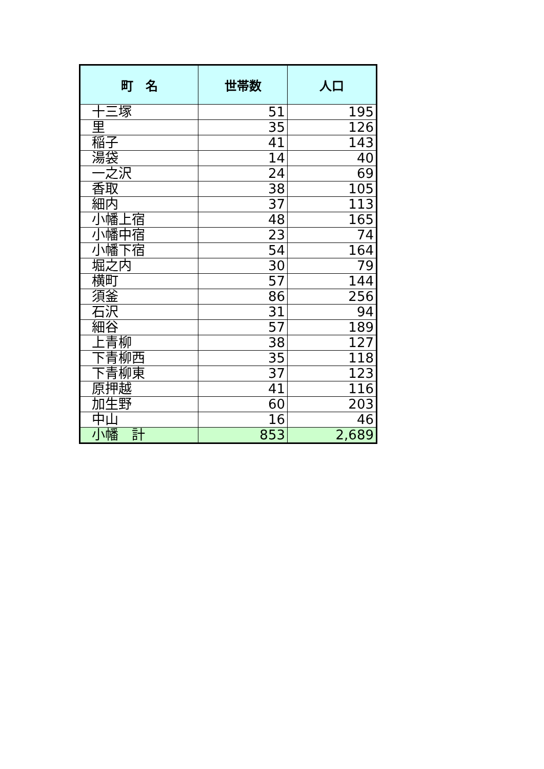| 町 名 | 世帯数 | 人口 |
| --- | --- | --- |
| 十三塚 | 51 | 195 |
| 里 | 35 | 126 |
| 稲子 | 41 | 143 |
| 湯袋 | 14 | 40 |
| 一之沢 | 24 | 69 |
| 香取 | 38 | 105 |
| 細内 | 37 | 113 |
| 小幡上宿 | 48 | 165 |
| 小幡中宿 | 23 | 74 |
| 小幡下宿 | 54 | 164 |
| 堀之内 | 30 | 79 |
| 横町 | 57 | 144 |
| 須釜 | 86 | 256 |
| 石沢 | 31 | 94 |
| 細谷 | 57 | 189 |
| 上青柳 | 38 | 127 |
| 下青柳西 | 35 | 118 |
| 下青柳東 | 37 | 123 |
| 原押越 | 41 | 116 |
| 加生野 | 60 | 203 |
| 中山 | 16 | 46 |
| 小幡 計 | 853 | 2,689 |